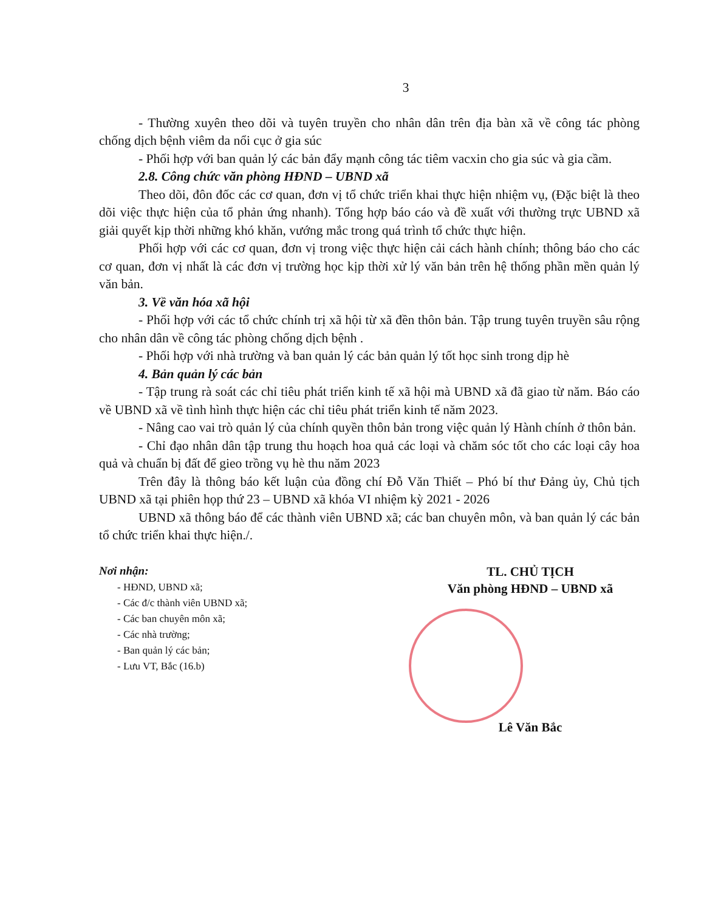3
- Thường xuyên theo dõi và tuyên truyền cho nhân dân trên địa bàn xã về công tác phòng chống dịch bệnh viêm da nổi cục ở gia súc
- Phối hợp với ban quản lý các bản đẩy mạnh công tác tiêm vacxin cho gia súc và gia cầm.
2.8. Công chức văn phòng HĐND – UBND xã
Theo dõi, đôn đốc các cơ quan, đơn vị tổ chức triển khai thực hiện nhiệm vụ, (Đặc biệt là theo dõi việc thực hiện của tổ phản ứng nhanh). Tổng hợp báo cáo và đề xuất với thường trực UBND xã giải quyết kịp thời những khó khăn, vướng mắc trong quá trình tổ chức thực hiện.
Phối hợp với các cơ quan, đơn vị trong việc thực hiện cải cách hành chính; thông báo cho các cơ quan, đơn vị nhất là các đơn vị trường học kịp thời xử lý văn bản trên hệ thống phần mền quản lý văn bản.
3. Về văn hóa xã hội
- Phối hợp với các tổ chức chính trị xã hội từ xã đền thôn bản. Tập trung tuyên truyền sâu rộng cho nhân dân về công tác phòng chống dịch bệnh .
- Phối hợp với nhà trường và ban quản lý các bản quản lý tốt học sinh trong dịp hè
4. Bản quản lý các bản
- Tập trung rà soát các chỉ tiêu phát triển kinh tế xã hội mà UBND xã đã giao từ năm. Báo cáo về UBND xã về tình hình thực hiện các chỉ tiêu phát triển kinh tế năm 2023.
- Nâng cao vai trò quản lý của chính quyền thôn bản trong việc quản lý Hành chính ở thôn bản.
- Chỉ đạo nhân dân tập trung thu hoạch hoa quả các loại và chăm sóc tốt cho các loại cây hoa quả và chuẩn bị đất để gieo trồng vụ hè thu năm 2023
Trên đây là thông báo kết luận của đồng chí Đỗ Văn Thiết – Phó bí thư Đảng ủy, Chủ tịch UBND xã tại phiên họp thứ 23 – UBND xã khóa VI nhiệm kỳ 2021 - 2026
UBND xã thông báo để các thành viên UBND xã; các ban chuyên môn, và ban quản lý các bản tổ chức triển khai thực hiện./.
Nơi nhận:
- HĐND, UBND xã;
- Các đ/c thành viên UBND xã;
- Các ban chuyên môn xã;
- Các nhà trường;
- Ban quản lý các bản;
- Lưu VT, Bắc (16.b)
TL. CHỦ TỊCH
Văn phòng HĐND – UBND xã
Lê Văn Bắc